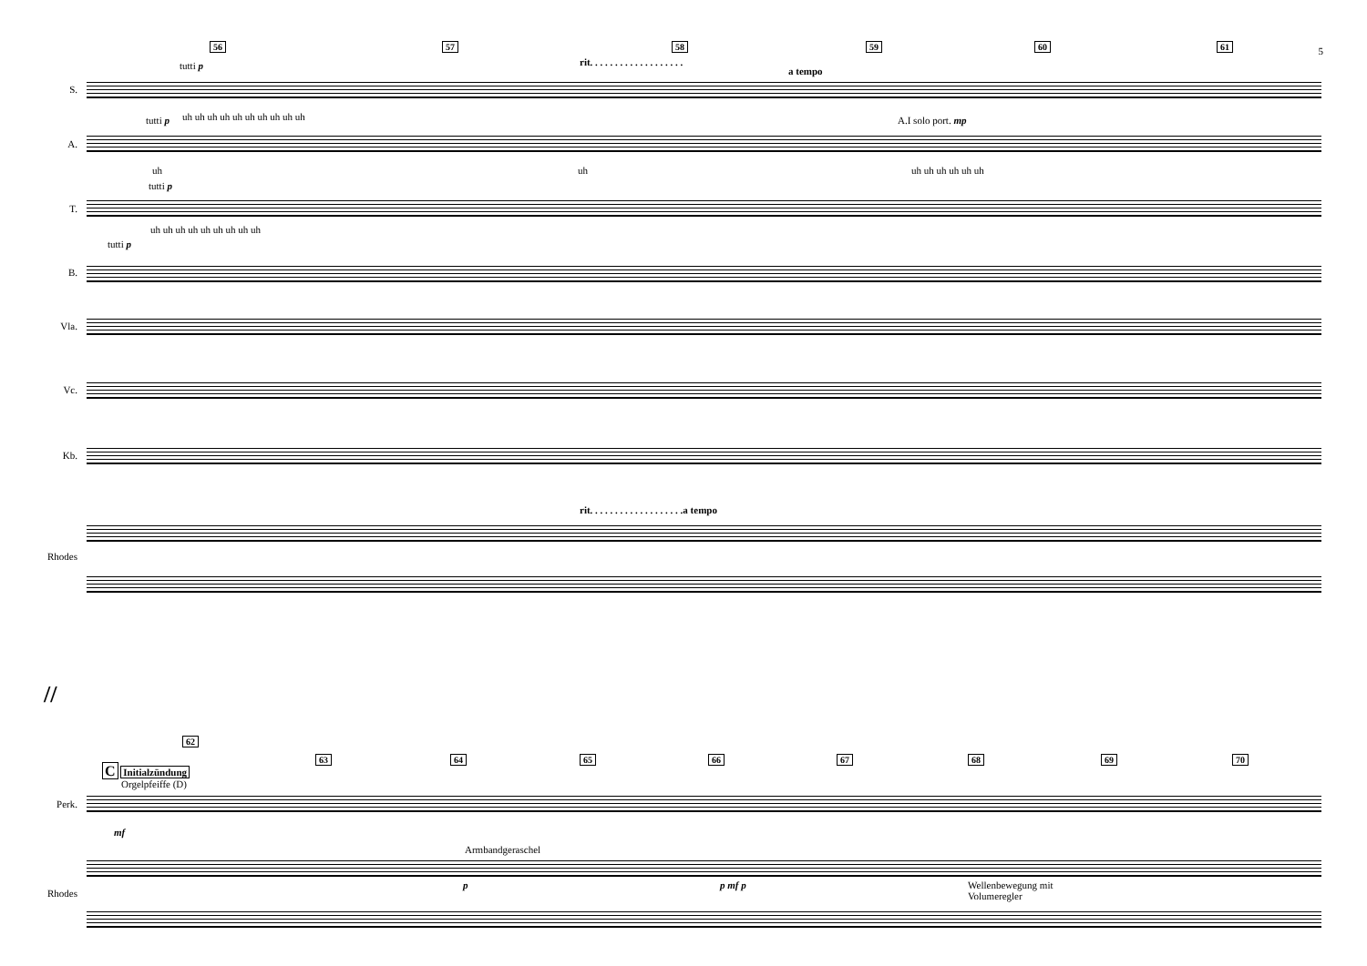5 56 57 58 59 60 61
rit. . . . . . . . . . . . . . . . . . .
a tempo
tutti p
S.
uh uh uh uh uh uh uh uh uh uh
tutti p A.I solo port. mp
A.
uh uh uh uh uh uh uh uh
tutti p
T.
uh uh uh uh uh uh uh uh uh
tutti p
B.
Vla.
Vc.
Kb.
rit. . . . . . . . . . . . . . . . . . .a tempo
Rhodes
//
62
63 64 65 66 67 68 69 70
C Initialzündung
Orgelpfeiffe (D)
Perk.
mf
Armbandgeraschel
p p mf p
Wellenbewegung mit
Volumeregler
Rhodes